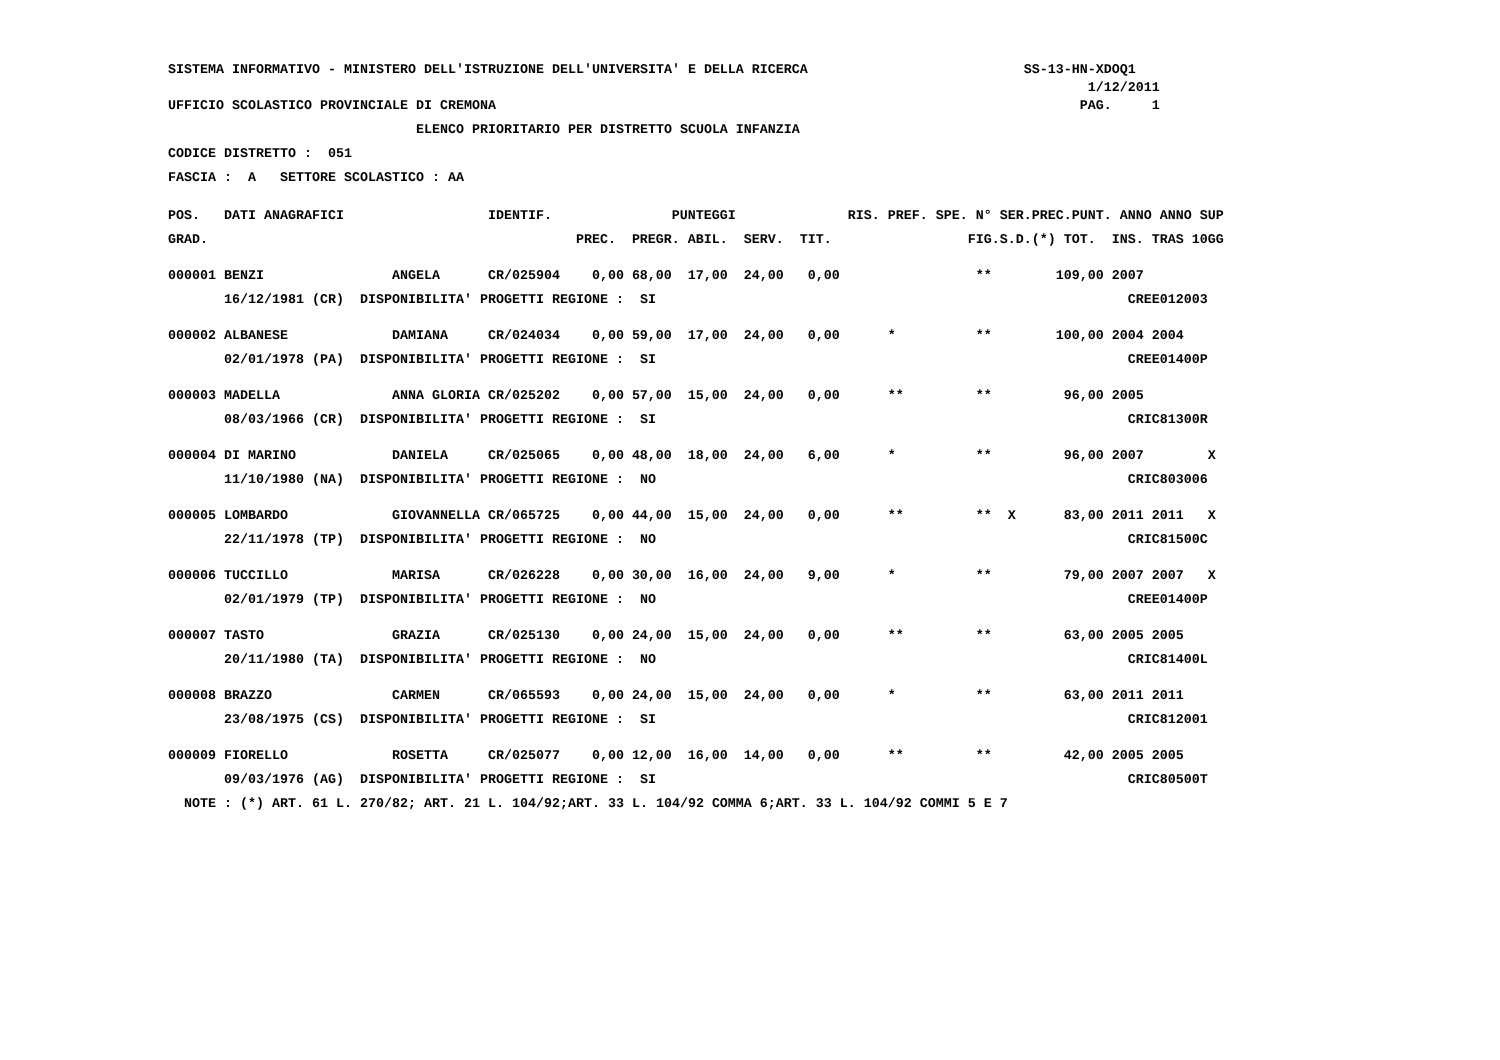SISTEMA INFORMATIVO - MINISTERO DELL'ISTRUZIONE DELL'UNIVERSITA' E DELLA RICERCA SS-13-HN-XDOQ1
1/12/2011
UFFICIO SCOLASTICO PROVINCIALE DI CREMONA PAG. 1
ELENCO PRIORITARIO PER DISTRETTO SCUOLA INFANZIA
CODICE DISTRETTO : 051
FASCIA : A SETTORE SCOLASTICO : AA
| POS. | DATI ANAGRAFICI | | IDENTIF. | PUNTEGGI | | | | | RIS. | PREF. | SPE. | N° SER.PREC.PUNT. ANNO ANNO SUP | | | | | |
| --- | --- | --- | --- | --- | --- | --- | --- | --- | --- | --- | --- | --- | --- | --- | --- | --- | --- |
| GRAD. | | | | PREC. | PREGR. | ABIL. | SERV. | TIT. | | | | FIG.S.D.(*) TOT. INS. TRAS 10GG | | | | | |
| 000001 | BENZI | ANGELA | CR/025904 | 0,00 | 68,00 | 17,00 | 24,00 | 0,00 | | | | ** | | 109,00 | 2007 | | |
| | 16/12/1981 (CR) DISPONIBILITA' PROGETTI REGIONE : SI | | | | | | | | | | | | | | CREE012003 | | |
| 000002 | ALBANESE | DAMIANA | CR/024034 | 0,00 | 59,00 | 17,00 | 24,00 | 0,00 | | * | | ** | | 100,00 | 2004 | 2004 | |
| | 02/01/1978 (PA) DISPONIBILITA' PROGETTI REGIONE : SI | | | | | | | | | | | | | | CREE01400P | | |
| 000003 | MADELLA | ANNA GLORIA | CR/025202 | 0,00 | 57,00 | 15,00 | 24,00 | 0,00 | | ** | | ** | | 96,00 | 2005 | | |
| | 08/03/1966 (CR) DISPONIBILITA' PROGETTI REGIONE : SI | | | | | | | | | | | | | | CRIC81300R | | |
| 000004 | DI MARINO | DANIELA | CR/025065 | 0,00 | 48,00 | 18,00 | 24,00 | 6,00 | | * | | ** | | 96,00 | 2007 | | X |
| | 11/10/1980 (NA) DISPONIBILITA' PROGETTI REGIONE : NO | | | | | | | | | | | | | | CRIC803006 | | |
| 000005 | LOMBARDO | GIOVANNELLA | CR/065725 | 0,00 | 44,00 | 15,00 | 24,00 | 0,00 | | ** | | ** | X | 83,00 | 2011 | 2011 | X |
| | 22/11/1978 (TP) DISPONIBILITA' PROGETTI REGIONE : NO | | | | | | | | | | | | | | CRIC81500C | | |
| 000006 | TUCCILLO | MARISA | CR/026228 | 0,00 | 30,00 | 16,00 | 24,00 | 9,00 | | * | | ** | | 79,00 | 2007 | 2007 | X |
| | 02/01/1979 (TP) DISPONIBILITA' PROGETTI REGIONE : NO | | | | | | | | | | | | | | CREE01400P | | |
| 000007 | TASTO | GRAZIA | CR/025130 | 0,00 | 24,00 | 15,00 | 24,00 | 0,00 | | ** | | ** | | 63,00 | 2005 | 2005 | |
| | 20/11/1980 (TA) DISPONIBILITA' PROGETTI REGIONE : NO | | | | | | | | | | | | | | CRIC81400L | | |
| 000008 | BRAZZO | CARMEN | CR/065593 | 0,00 | 24,00 | 15,00 | 24,00 | 0,00 | | * | | ** | | 63,00 | 2011 | 2011 | |
| | 23/08/1975 (CS) DISPONIBILITA' PROGETTI REGIONE : SI | | | | | | | | | | | | | | CRIC812001 | | |
| 000009 | FIORELLO | ROSETTA | CR/025077 | 0,00 | 12,00 | 16,00 | 14,00 | 0,00 | | ** | | ** | | 42,00 | 2005 | 2005 | |
| | 09/03/1976 (AG) DISPONIBILITA' PROGETTI REGIONE : SI | | | | | | | | | | | | | | CRIC80500T | | |
NOTE : (*) ART. 61 L. 270/82; ART. 21 L. 104/92;ART. 33 L. 104/92 COMMA 6;ART. 33 L. 104/92 COMMI 5 E 7